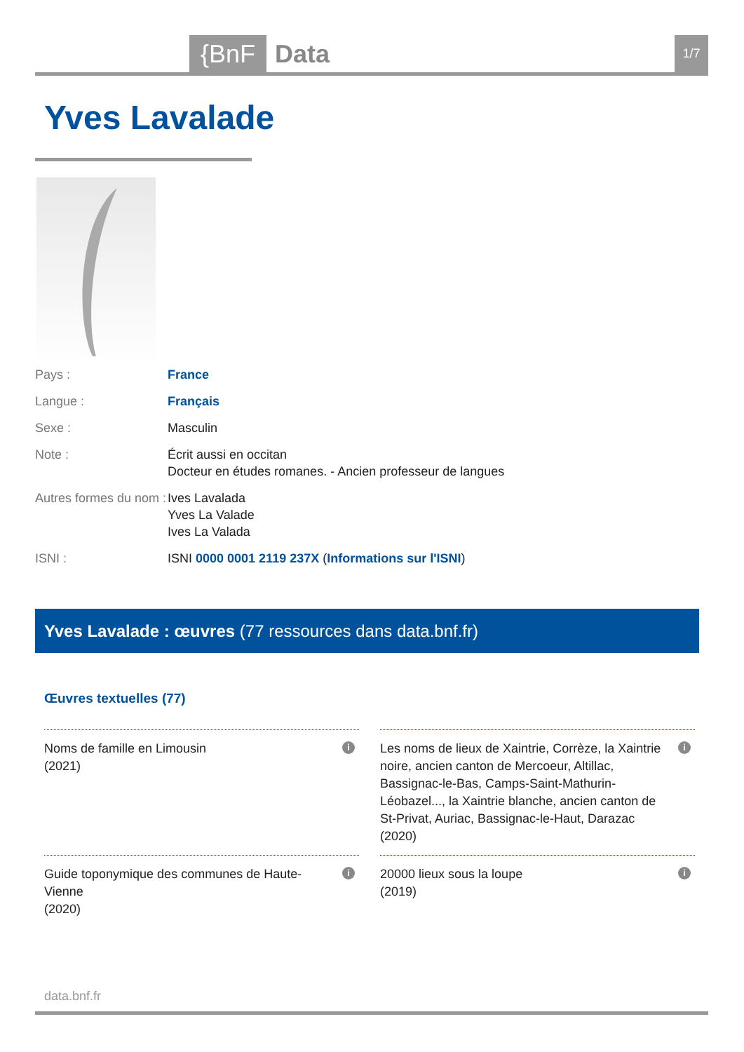{BnF Data 1/7
Yves Lavalade
Pays : France
Langue : Français
Sexe : Masculin
Note : Écrit aussi en occitan
Docteur en études romanes. - Ancien professeur de langues
Autres formes du nom :
Ives Lavalada
Yves La Valade
Ives La Valada
ISNI : ISNI 0000 0001 2119 237X (Informations sur l'ISNI)
Yves Lavalade : œuvres (77 ressources dans data.bnf.fr)
Œuvres textuelles (77)
Noms de famille en Limousin
(2021)
i
Les noms de lieux de Xaintrie, Corrèze, la Xaintrie noire, ancien canton de Mercoeur, Altillac, Bassignac-le-Bas, Camps-Saint-Mathurin-Léobazel..., la Xaintrie blanche, ancien canton de St-Privat, Auriac, Bassignac-le-Haut, Darazac
(2020)
i
Guide toponymique des communes de Haute-Vienne
(2020)
i
20000 lieux sous la loupe
(2019)
i
data.bnf.fr